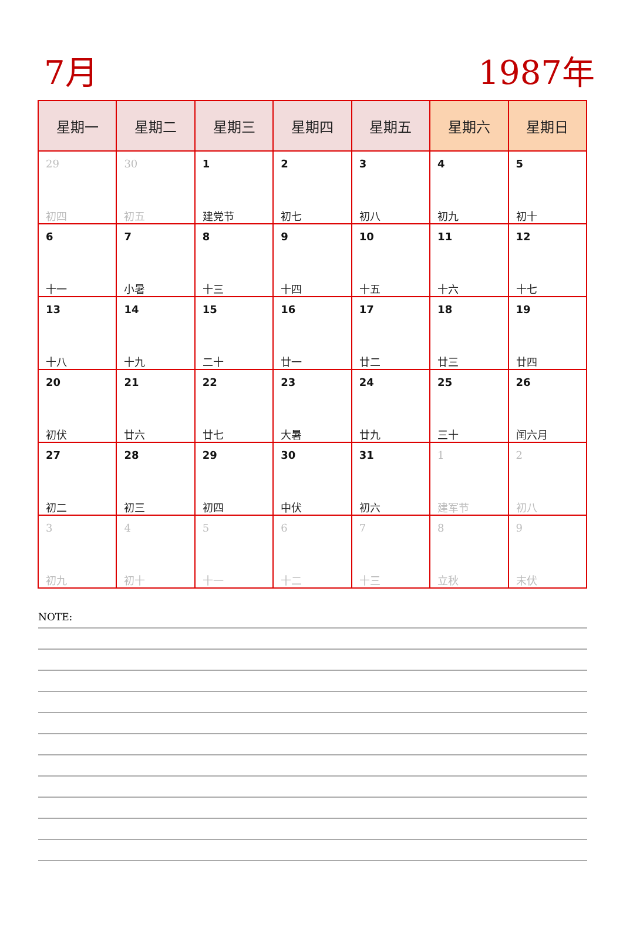7月
1987年
| 星期一 | 星期二 | 星期三 | 星期四 | 星期五 | 星期六 | 星期日 |
| --- | --- | --- | --- | --- | --- | --- |
| 29 初四 | 30 初五 | 1 建党节 | 2 初七 | 3 初八 | 4 初九 | 5 初十 |
| 6 十一 | 7 小暑 | 8 十三 | 9 十四 | 10 十五 | 11 十六 | 12 十七 |
| 13 十八 | 14 十九 | 15 二十 | 16 廿一 | 17 廿二 | 18 廿三 | 19 廿四 |
| 20 初伏 | 21 廿六 | 22 廿七 | 23 大暑 | 24 廿九 | 25 三十 | 26 闰六月 |
| 27 初二 | 28 初三 | 29 初四 | 30 中伏 | 31 初六 | 1 建军节 | 2 初八 |
| 3 初九 | 4 初十 | 5 十一 | 6 十二 | 7 十三 | 8 立秋 | 9 末伏 |
NOTE: